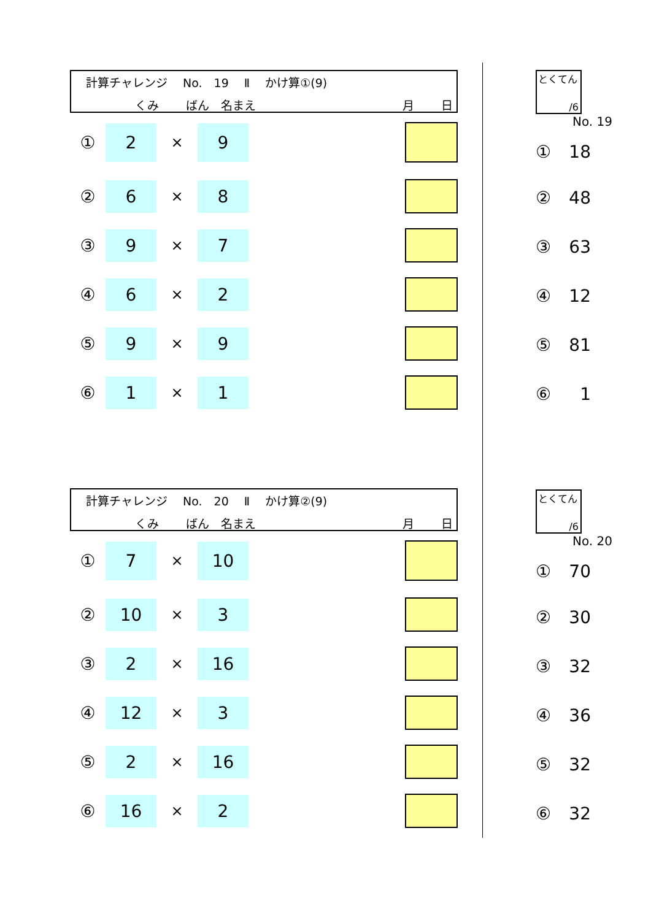計算チャレンジ　 No.　19　 Ⅱ　 かけ算①(9)
くみ　　 ばん　名まえ 月　　 日
① 2 × 9
② 6 × 8
③ 9 × 7
④ 6 × 2
⑤ 9 × 9
⑥ 1 × 1
計算チャレンジ　 No.　20　 Ⅱ　 かけ算②(9)
くみ　　 ばん　名まえ 月　　 日
① 7 × 10
② 10 × 3
③ 2 × 16
④ 12 × 3
⑤ 2 × 16
⑥ 16 × 2
とくてん
/6
No. 19
① 18
② 48
③ 63
④ 12
⑤ 81
⑥ 1
とくてん
/6
No. 20
① 70
② 30
③ 32
④ 36
⑤ 32
⑥ 32